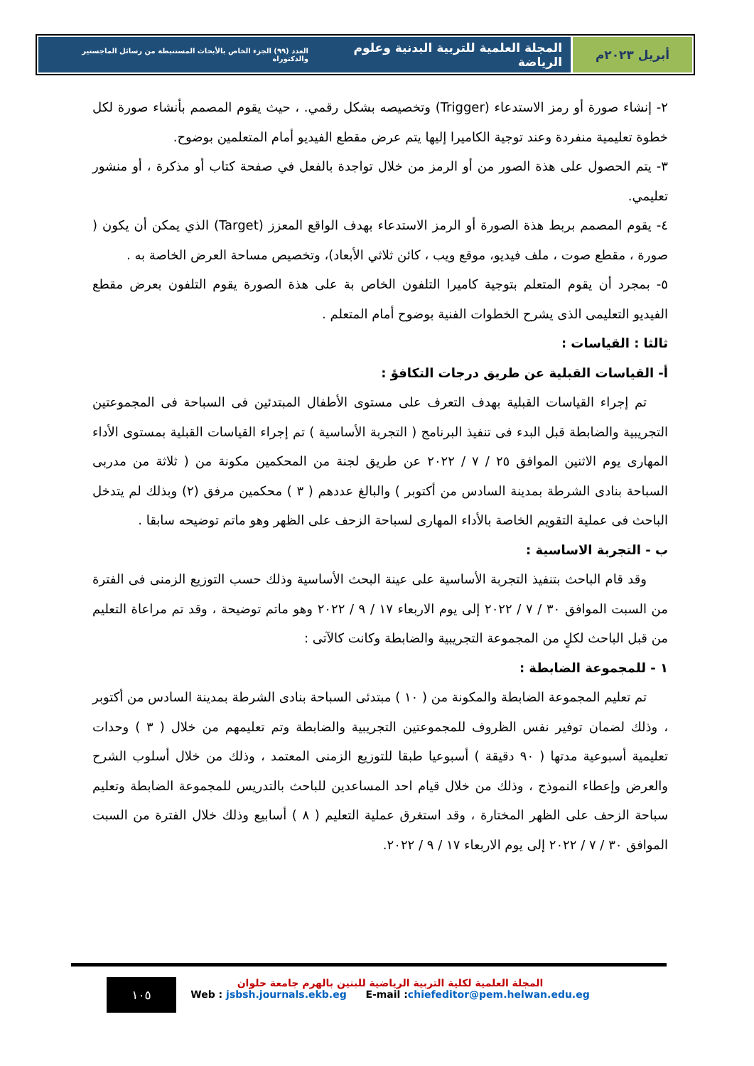أبريل ٢٠٢٣م المجلة العلمية للتربية البدنية وعلوم الرياضة العدد (٩٩) الجزء الخاص بالأبحاث المستنبطة من رسائل الماجستير والدكتوراه
٢- إنشاء صورة أو رمز الاستدعاء (Trigger) وتخصيصه بشكل رقمي. ، حيث يقوم المصمم بأنشاء صورة لكل خطوة تعليمية منفردة وعند توجية الكاميرا إليها يتم عرض مقطع الفيديو أمام المتعلمين بوضوح.
٣- يتم الحصول على هذة الصور من أو الرمز من خلال تواجدة بالفعل في صفحة كتاب أو مذكرة ، أو منشور تعليمي.
٤- يقوم المصمم بربط هذة الصورة أو الرمز الاستدعاء بهدف الواقع المعزز (Target) الذي يمكن أن يكون ( صورة ، مقطع صوت ، ملف فيديو، موقع ويب ، كائن ثلاثي الأبعاد)، وتخصيص مساحة العرض الخاصة به .
٥- بمجرد أن يقوم المتعلم بتوجية كاميرا التلفون الخاص بة على هذة الصورة يقوم التلفون بعرض مقطع الفيديو التعليمى الذى يشرح الخطوات الفنية بوضوح أمام المتعلم .
ثالثا : القياسات :
أ- القياسات القبلية عن طريق درجات التكافؤ :
تم إجراء القياسات القبلية بهدف التعرف على مستوى الأطفال المبتدئين فى السباحة فى المجموعتين التجريبية والضابطة قبل البدء فى تنفيذ البرنامج ( التجربة الأساسية ) تم إجراء القياسات القبلية بمستوى الأداء المهارى يوم الاثنين الموافق ٢٥ / ٧ / ٢٠٢٢ عن طريق لجنة من المحكمين مكونة من ( ثلاثة من مدربى السباحة بنادى الشرطة بمدينة السادس من أكتوبر ) والبالغ عددهم ( ٣ ) محكمين مرفق (٢) وبذلك لم يتدخل الباحث فى عملية التقويم الخاصة بالأداء المهارى لسباحة الزحف على الظهر وهو ماتم توضيحه سابقا .
ب - التجربة الاساسية :
وقد قام الباحث بتنفيذ التجربة الأساسية على عينة البحث الأساسية وذلك حسب التوزيع الزمنى فى الفترة من السبت الموافق ٣٠ / ٧ / ٢٠٢٢ إلى يوم الاربعاء ١٧ / ٩ / ٢٠٢٢ وهو ماتم توضيحة ، وقد تم مراعاة التعليم من قبل الباحث لكلٍ من المجموعة التجريبية والضابطة وكانت كالآتى :
١ - للمجموعة الضابطة :
تم تعليم المجموعة الضابطة والمكونة من ( ١٠ ) مبتدئى السباحة بنادى الشرطة بمدينة السادس من أكتوبر ، وذلك لضمان توفير نفس الظروف للمجموعتين التجريبية والضابطة وتم تعليمهم من خلال ( ٣ ) وحدات تعليمية أسبوعية مدتها ( ٩٠ دقيقة ) أسبوعيا طبقا للتوزيع الزمنى المعتمد ، وذلك من خلال أسلوب الشرح والعرض وإعطاء النموذج ، وذلك من خلال قيام احد المساعدين للباحث بالتدريس للمجموعة الضابطة وتعليم سباحة الزحف على الظهر المختارة ، وقد استغرق عملية التعليم ( ٨ ) أسابيع وذلك خلال الفترة من السبت الموافق ٣٠ / ٧ / ٢٠٢٢ إلى يوم الاربعاء ١٧ / ٩ / ٢٠٢٢.
١٠٥
المجلة العلمية لكلية التربية الرياضية للبنين بالهرم جامعة حلوان
Web : jsbsh.journals.ekb.eg E-mail :chiefeditor@pem.helwan.edu.eg